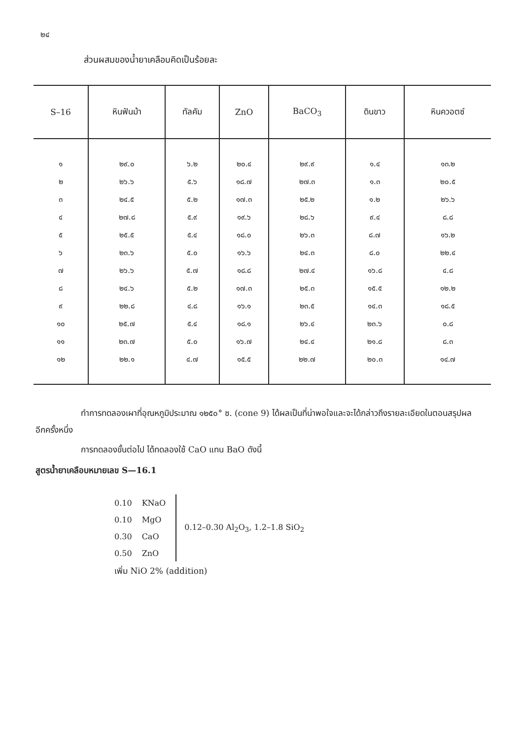๒๔
ส่วนผสมของน้ำยาเคลือบคิดเป็นร้อยละ
| S–16 | หินฟันม้า | ทัลคัม | ZnO | BaCO<sub>3</sub> | ดินขาว | หินควอตซ์ |
| --- | --- | --- | --- | --- | --- | --- |
| ๑ | ๒๙.๐ | ๖.๒ | ๒๐.๔ | ๒๙.๙ | ๑.๔ | ๑๓.๒ |
| ๒ | ๒๖.๖ | ๕.๖ | ๑๘.๗ | ๒๗.๓ | ๑.๓ | ๒๐.๕ |
| ๓ | ๒๔.๕ | ๕.๒ | ๑๗.๓ | ๒๕.๒ | ๑.๒ | ๒๖.๖ |
| ๔ | ๒๗.๘ | ๕.๙ | ๑๙.๖ | ๒๘.๖ | ๙.๔ | ๘.๘ |
| ๕ | ๒๕.๕ | ๕.๔ | ๑๘.๐ | ๒๖.๓ | ๘.๗ | ๑๖.๒ |
| ๖ | ๒๓.๖ | ๕.๐ | ๑๖.๖ | ๒๔.๓ | ๘.๐ | ๒๒.๔ |
| ๗ | ๒๖.๖ | ๕.๗ | ๑๘.๘ | ๒๗.๔ | ๑๖.๘ | ๔.๘ |
| ๘ | ๒๔.๖ | ๕.๒ | ๑๗.๓ | ๒๕.๓ | ๑๕.๕ | ๑๒.๒ |
| ๙ | ๒๒.๘ | ๔.๘ | ๑๖.๑ | ๒๓.๕ | ๑๔.๓ | ๑๘.๕ |
| ๑๐ | ๒๕.๗ | ๕.๔ | ๑๘.๑ | ๒๖.๔ | ๒๓.๖ | ๐.๘ |
| ๑๑ | ๒๓.๗ | ๕.๐ | ๑๖.๗ | ๒๔.๔ | ๒๑.๘ | ๘.๓ |
| ๑๒ | ๒๒.๑ | ๔.๗ | ๑๕.๕ | ๒๒.๗ | ๒๐.๓ | ๑๔.๗ |
ทำการทดลองเผาที่อุณหภูมิประมาณ ๑๒๕๐° ซ. (cone 9) ได้ผลเป็นที่น่าพอใจและจะได้กล่าวถึงรายละเอียดในตอนสรุปผลอีกครั้งหนึ่ง
การทดลองขั้นต่อไป ได้ทดลองใช้ CaO แทน BaO ดังนี้
สูตรน้ำยาเคลือบหมายเลข S—16.1
| 0.10 | KNaO |
| 0.10 | MgO |
| 0.30 | CaO |
| 0.50 | ZnO |
0.12–0.30 Al<sub>2</sub>O<sub>3</sub>, 1.2–1.8 SiO<sub>2</sub>
เพิ่ม NiO 2% (addition)